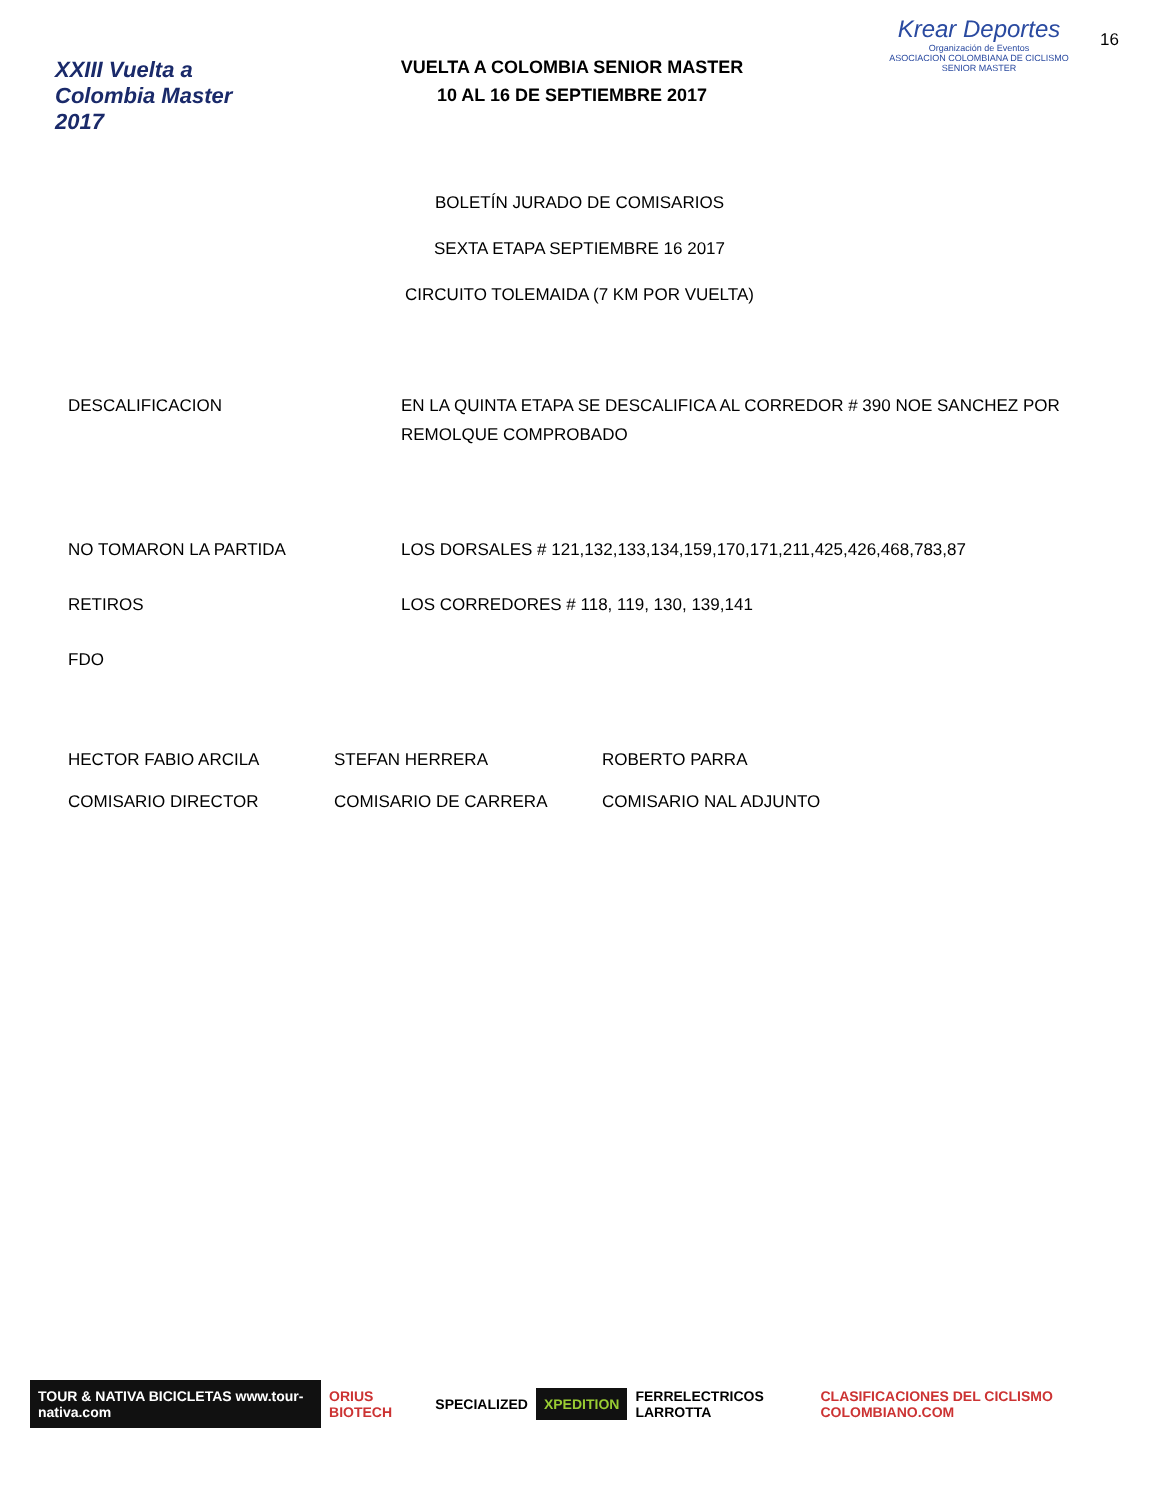XXIII Vuelta a Colombia Master 2017
VUELTA A COLOMBIA SENIOR MASTER
10 AL 16 DE SEPTIEMBRE 2017
Krear Deportes
Organización de Eventos
ASOCIACION COLOMBIANA DE CICLISMO SENIOR MASTER
16
BOLETÍN JURADO DE COMISARIOS
SEXTA ETAPA SEPTIEMBRE 16 2017
CIRCUITO TOLEMAIDA (7 KM POR VUELTA)
DESCALIFICACION EN LA QUINTA ETAPA SE DESCALIFICA AL CORREDOR # 390 NOE SANCHEZ POR REMOLQUE COMPROBADO
NO TOMARON LA PARTIDA LOS DORSALES # 121,132,133,134,159,170,171,211,425,426,468,783,87
RETIROS LOS CORREDORES # 118, 119, 130, 139,141
FDO
HECTOR FABIO ARCILA STEFAN HERRERA ROBERTO PARRA
COMISARIO DIRECTOR COMISARIO DE CARRERA COMISARIO NAL ADJUNTO
TOUR & NATIVA BICICLETAS www.tour-nativa.com ORIUS BIOTECH SPECIALIZED XPEDITION FERRELECTRICOS LARROTTA CLASIFICACIONES DEL CICLISMO COLOMBIANO.COM